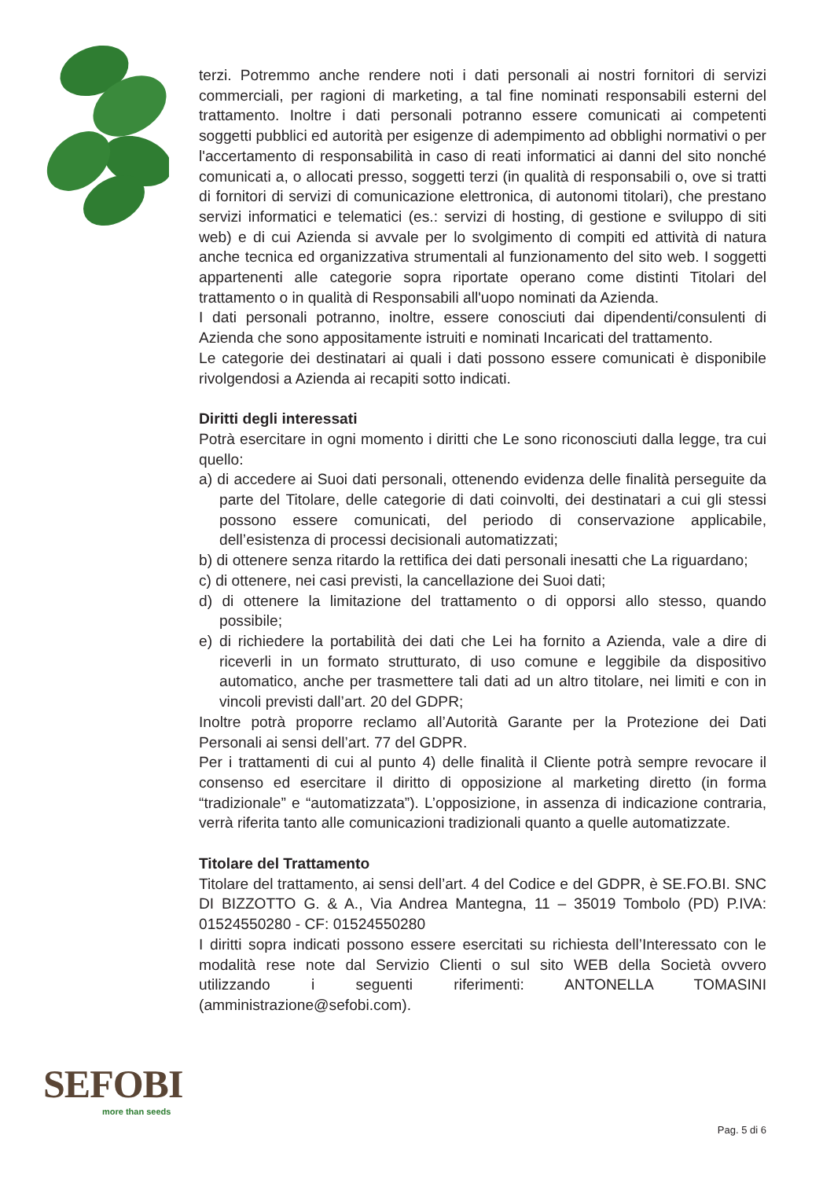terzi. Potremmo anche rendere noti i dati personali ai nostri fornitori di servizi commerciali, per ragioni di marketing, a tal fine nominati responsabili esterni del trattamento. Inoltre i dati personali potranno essere comunicati ai competenti soggetti pubblici ed autorità per esigenze di adempimento ad obblighi normativi o per l'accertamento di responsabilità in caso di reati informatici ai danni del sito nonché comunicati a, o allocati presso, soggetti terzi (in qualità di responsabili o, ove si tratti di fornitori di servizi di comunicazione elettronica, di autonomi titolari), che prestano servizi informatici e telematici (es.: servizi di hosting, di gestione e sviluppo di siti web) e di cui Azienda si avvale per lo svolgimento di compiti ed attività di natura anche tecnica ed organizzativa strumentali al funzionamento del sito web. I soggetti appartenenti alle categorie sopra riportate operano come distinti Titolari del trattamento o in qualità di Responsabili all'uopo nominati da Azienda.
I dati personali potranno, inoltre, essere conosciuti dai dipendenti/consulenti di Azienda che sono appositamente istruiti e nominati Incaricati del trattamento.
Le categorie dei destinatari ai quali i dati possono essere comunicati è disponibile rivolgendosi a Azienda ai recapiti sotto indicati.
Diritti degli interessati
Potrà esercitare in ogni momento i diritti che Le sono riconosciuti dalla legge, tra cui quello:
a) di accedere ai Suoi dati personali, ottenendo evidenza delle finalità perseguite da parte del Titolare, delle categorie di dati coinvolti, dei destinatari a cui gli stessi possono essere comunicati, del periodo di conservazione applicabile, dell’esistenza di processi decisionali automatizzati;
b) di ottenere senza ritardo la rettifica dei dati personali inesatti che La riguardano;
c) di ottenere, nei casi previsti, la cancellazione dei Suoi dati;
d) di ottenere la limitazione del trattamento o di opporsi allo stesso, quando possibile;
e) di richiedere la portabilità dei dati che Lei ha fornito a Azienda, vale a dire di riceverli in un formato strutturato, di uso comune e leggibile da dispositivo automatico, anche per trasmettere tali dati ad un altro titolare, nei limiti e con in vincoli previsti dall’art. 20 del GDPR;
Inoltre potrà proporre reclamo all’Autorità Garante per la Protezione dei Dati Personali ai sensi dell’art. 77 del GDPR.
Per i trattamenti di cui al punto 4) delle finalità il Cliente potrà sempre revocare il consenso ed esercitare il diritto di opposizione al marketing diretto (in forma “tradizionale” e “automatizzata”). L’opposizione, in assenza di indicazione contraria, verrà riferita tanto alle comunicazioni tradizionali quanto a quelle automatizzate.
Titolare del Trattamento
Titolare del trattamento, ai sensi dell’art. 4 del Codice e del GDPR, è SE.FO.BI. SNC DI BIZZOTTO G. & A., Via Andrea Mantegna, 11 – 35019 Tombolo (PD) P.IVA: 01524550280 - CF: 01524550280
I diritti sopra indicati possono essere esercitati su richiesta dell’Interessato con le modalità rese note dal Servizio Clienti o sul sito WEB della Società ovvero utilizzando i seguenti riferimenti: ANTONELLA TOMASINI (amministrazione@sefobi.com).
SEFOBI
more than seeds
Pag. 5 di 6